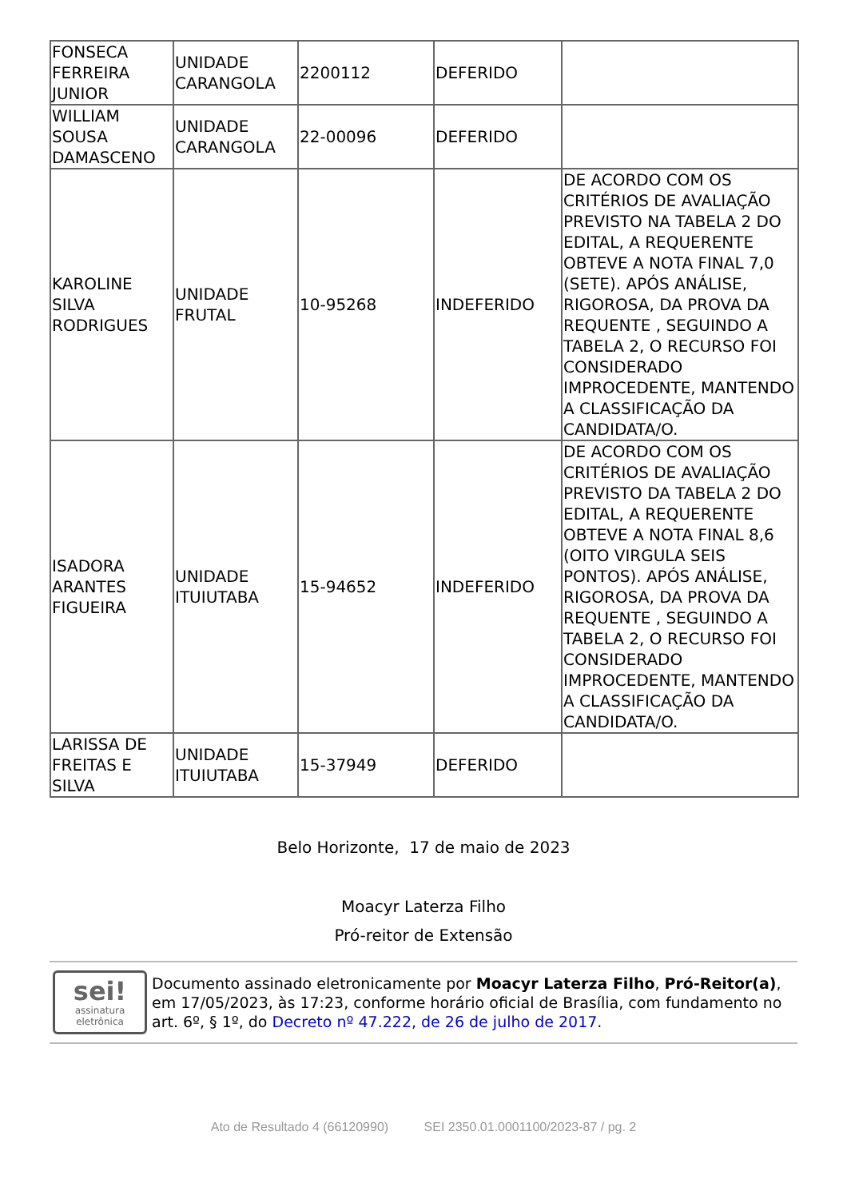| FONSECA FERREIRA JUNIOR | UNIDADE CARANGOLA | 2200112 | DEFERIDO | |
| WILLIAM SOUSA DAMASCENO | UNIDADE CARANGOLA | 22-00096 | DEFERIDO | |
| KAROLINE SILVA RODRIGUES | UNIDADE FRUTAL | 10-95268 | INDEFERIDO | DE ACORDO COM OS CRITÉRIOS DE AVALIAÇÃO PREVISTO NA TABELA 2 DO EDITAL, A REQUERENTE OBTEVE A NOTA FINAL 7,0 (SETE). APÓS ANÁLISE, RIGOROSA, DA PROVA DA REQUENTE , SEGUINDO A TABELA 2, O RECURSO FOI CONSIDERADO IMPROCEDENTE, MANTENDO A CLASSIFICAÇÃO DA CANDIDATA/O. |
| ISADORA ARANTES FIGUEIRA | UNIDADE ITUIUTABA | 15-94652 | INDEFERIDO | DE ACORDO COM OS CRITÉRIOS DE AVALIAÇÃO PREVISTO DA TABELA 2 DO EDITAL, A REQUERENTE OBTEVE A NOTA FINAL 8,6 (OITO VIRGULA SEIS PONTOS). APÓS ANÁLISE, RIGOROSA, DA PROVA DA REQUENTE , SEGUINDO A TABELA 2, O RECURSO FOI CONSIDERADO IMPROCEDENTE, MANTENDO A CLASSIFICAÇÃO DA CANDIDATA/O. |
| LARISSA DE FREITAS E SILVA | UNIDADE ITUIUTABA | 15-37949 | DEFERIDO | |
Belo Horizonte, 17 de maio de 2023
Moacyr Laterza Filho
Pró-reitor de Extensão
sei!
assinatura
eletrônica
Documento assinado eletronicamente por Moacyr Laterza Filho, Pró-Reitor(a), em 17/05/2023, às 17:23, conforme horário oficial de Brasília, com fundamento no art. 6º, § 1º, do Decreto nº 47.222, de 26 de julho de 2017.
Ato de Resultado 4 (66120990) SEI 2350.01.0001100/2023-87 / pg. 2